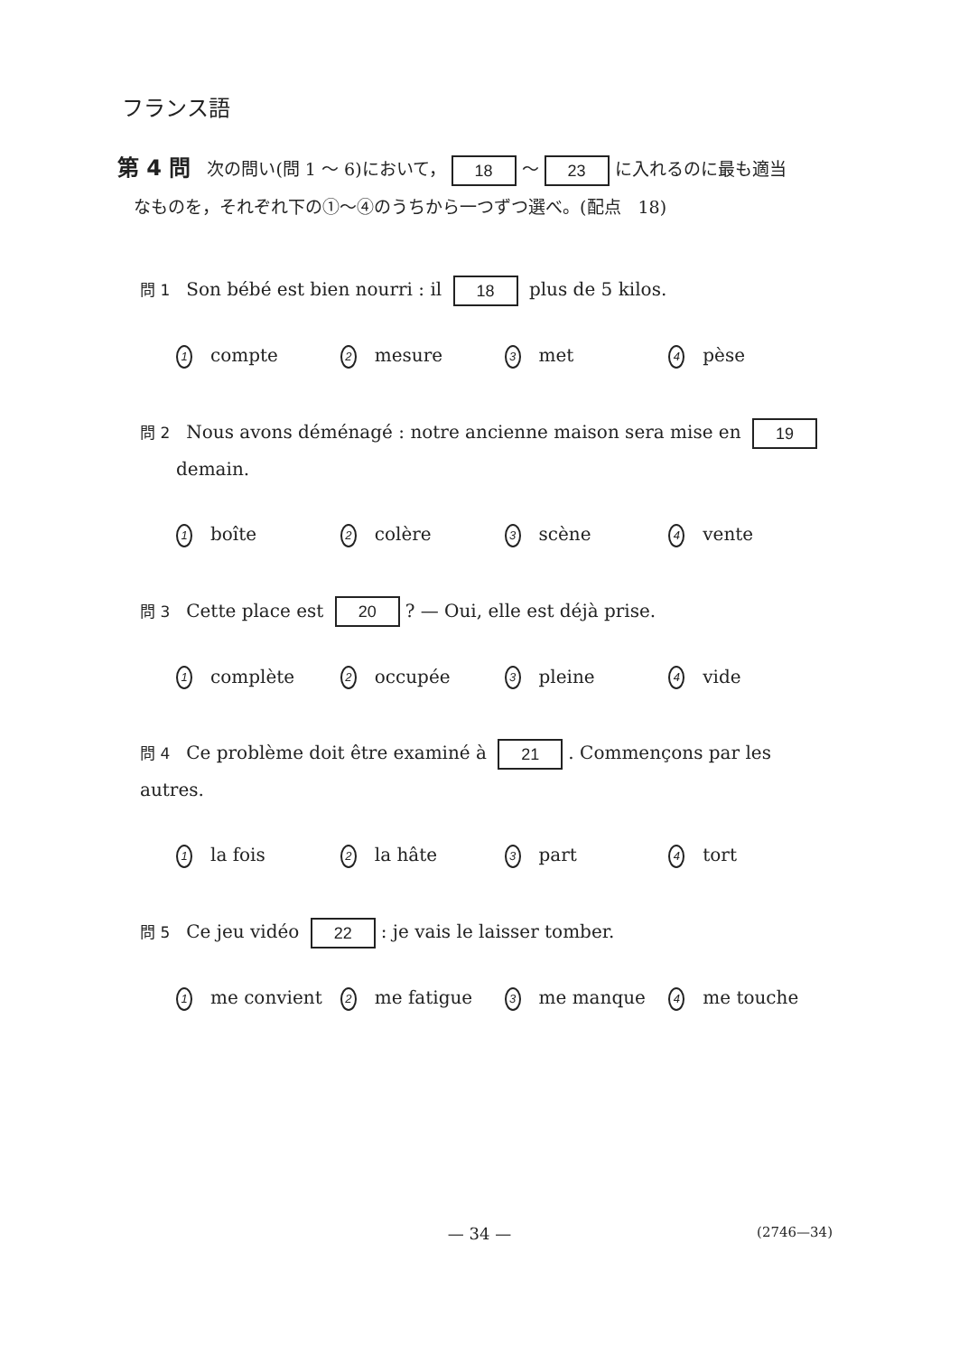フランス語
第 4 問 次の問い(問 1 ～ 6)において， 18 ～ 23 に入れるのに最も適当
なものを，それぞれ下の①～④のうちから一つずつ選べ。(配点　18)
問 1 Son bébé est bien nourri : il 18 plus de 5 kilos.
1 compte 2 mesure 3 met 4 pèse
問 2 Nous avons déménagé : notre ancienne maison sera mise en 19
demain.
1 boîte 2 colère 3 scène 4 vente
問 3 Cette place est 20? — Oui, elle est déjà prise.
1 complète 2 occupée 3 pleine 4 vide
問 4 Ce problème doit être examiné à 21. Commençons par les autres.
1 la fois 2 la hâte 3 part 4 tort
問 5 Ce jeu vidéo 22: je vais le laisser tomber.
1 me convient 2 me fatigue 3 me manque 4 me touche
— 34 —
(2746—34)